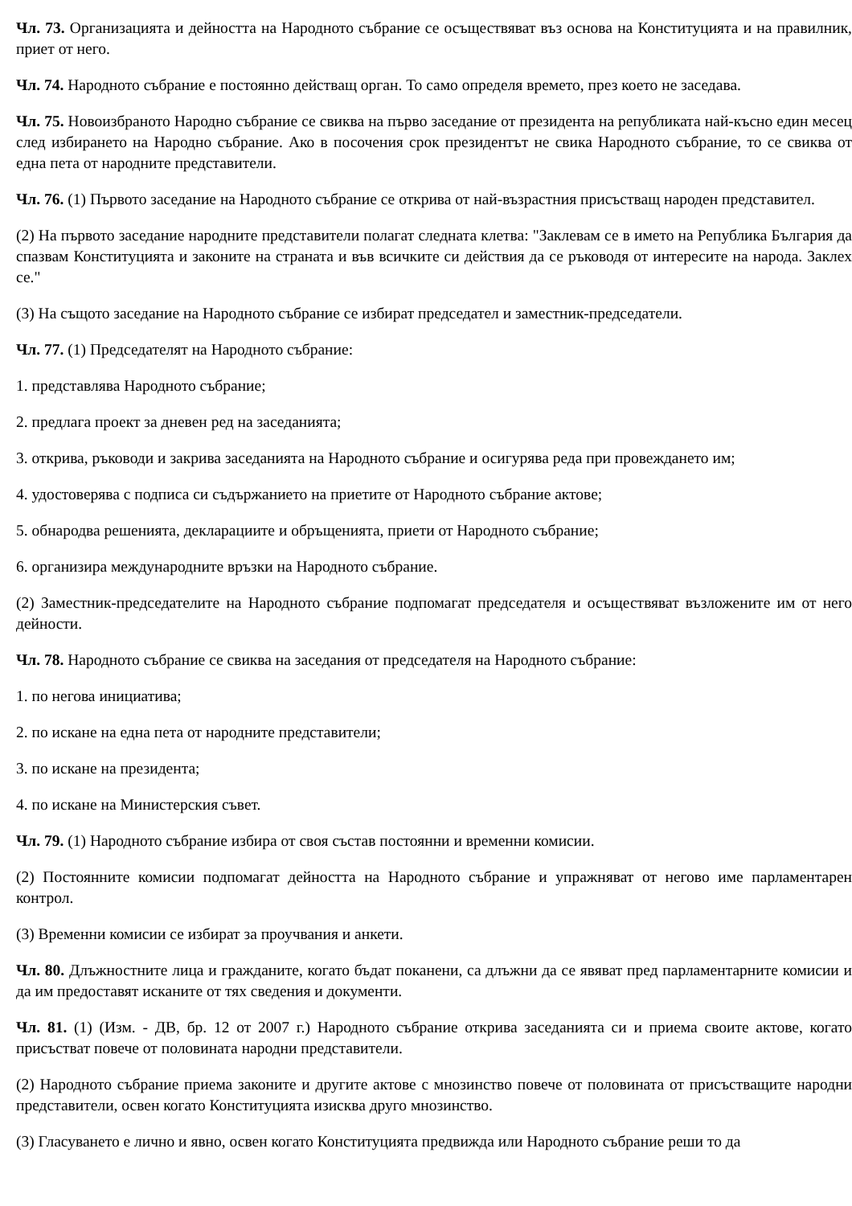Чл. 73. Организацията и дейността на Народното събрание се осъществяват въз основа на Конституцията и на правилник, приет от него.
Чл. 74. Народното събрание е постоянно действащ орган. То само определя времето, през което не заседава.
Чл. 75. Новоизбраното Народно събрание се свиква на първо заседание от президента на републиката най-късно един месец след избирането на Народно събрание. Ако в посочения срок президентът не свика Народното събрание, то се свиква от една пета от народните представители.
Чл. 76. (1) Първото заседание на Народното събрание се открива от най-възрастния присъстващ народен представител.
(2) На първото заседание народните представители полагат следната клетва: "Заклевам се в името на Република България да спазвам Конституцията и законите на страната и във всичките си действия да се ръководя от интересите на народа. Заклех се."
(3) На същото заседание на Народното събрание се избират председател и заместник-председатели.
Чл. 77. (1) Председателят на Народното събрание:
1. представлява Народното събрание;
2. предлага проект за дневен ред на заседанията;
3. открива, ръководи и закрива заседанията на Народното събрание и осигурява реда при провеждането им;
4. удостоверява с подписа си съдържанието на приетите от Народното събрание актове;
5. обнародва решенията, декларациите и обръщенията, приети от Народното събрание;
6. организира международните връзки на Народното събрание.
(2) Заместник-председателите на Народното събрание подпомагат председателя и осъществяват възложените им от него дейности.
Чл. 78. Народното събрание се свиква на заседания от председателя на Народното събрание:
1. по негова инициатива;
2. по искане на една пета от народните представители;
3. по искане на президента;
4. по искане на Министерския съвет.
Чл. 79. (1) Народното събрание избира от своя състав постоянни и временни комисии.
(2) Постоянните комисии подпомагат дейността на Народното събрание и упражняват от негово име парламентарен контрол.
(3) Временни комисии се избират за проучвания и анкети.
Чл. 80. Длъжностните лица и гражданите, когато бъдат поканени, са длъжни да се явяват пред парламентарните комисии и да им предоставят исканите от тях сведения и документи.
Чл. 81. (1) (Изм. - ДВ, бр. 12 от 2007 г.) Народното събрание открива заседанията си и приема своите актове, когато присъстват повече от половината народни представители.
(2) Народното събрание приема законите и другите актове с мнозинство повече от половината от присъстващите народни представители, освен когато Конституцията изисква друго мнозинство.
(3) Гласуването е лично и явно, освен когато Конституцията предвижда или Народното събрание реши то да